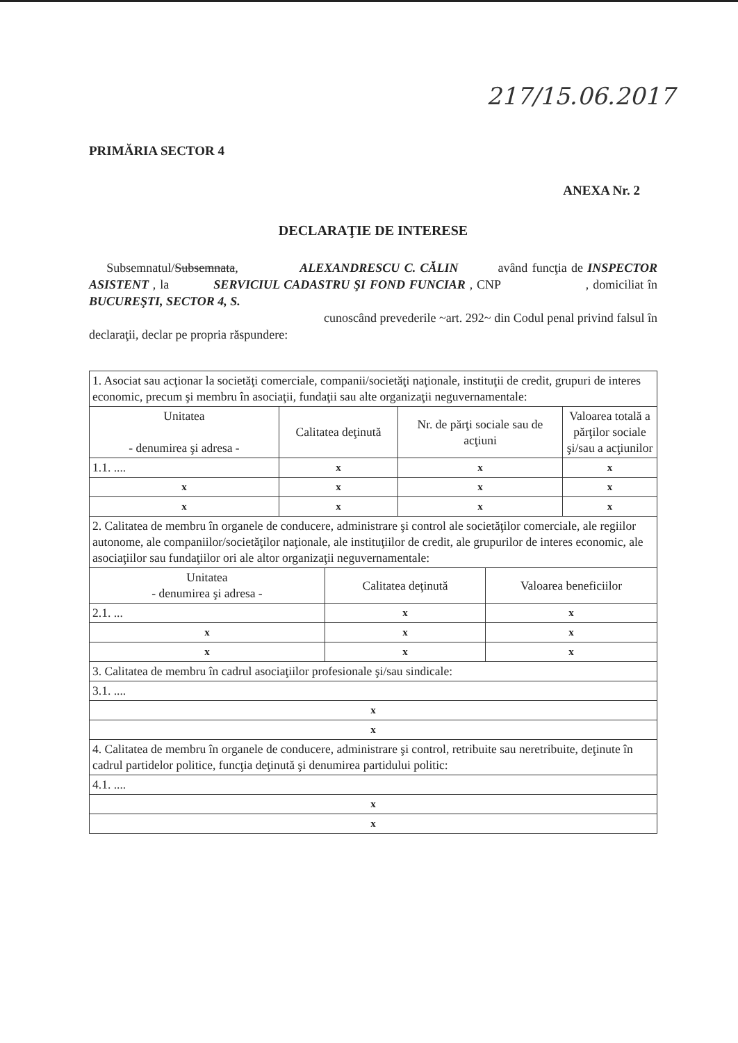217/15.06.2017
PRIMĂRIA SECTOR 4
ANEXA Nr. 2
DECLARAŢIE DE INTERESE
Subsemnatul/Subsemnata, ALEXANDRESCU C. CĂLIN având funcţia de INSPECTOR ASISTENT , la SERVICIUL CADASTRU ŞI FOND FUNCIAR , CNP , domiciliat în BUCUREŞTI, SECTOR 4, S.
cunoscând prevederile ~art. 292~ din Codul penal privind falsul în declaraţii, declar pe propria răspundere:
| 1. Asociat sau acţionar la societăţi comerciale, companii/societăţi naţionale, instituţii de credit, grupuri de interes economic, precum şi membru în asociaţii, fundaţii sau alte organizaţii neguvernamentale: | | | |
| Unitatea - denumirea şi adresa - | Calitatea deţinută | Nr. de părţi sociale sau de acţiuni | Valoarea totală a părţilor sociale şi/sau a acţiunilor |
| 1.1. .... | x | x | x |
| x | x | x | x |
| x | x | x | x |
| 2. Calitatea de membru în organele de conducere, administrare şi control ale societăţilor comerciale, ale regiilor autonome, ale companiilor/societăţilor naţionale, ale instituţiilor de credit, ale grupurilor de interes economic, ale asociaţiilor sau fundaţiilor ori ale altor organizaţii neguvernamentale: | | |
| Unitatea - denumirea şi adresa - | Calitatea deţinută | Valoarea beneficiilor |
| 2.1. ... | x | x |
| x | x | x |
| x | x | x |
| 3. Calitatea de membru în cadrul asociaţiilor profesionale şi/sau sindicale: | | |
| 3.1. .... | | |
| x | | |
| x | | |
| 4. Calitatea de membru în organele de conducere, administrare şi control, retribuite sau neretribuite, deţinute în cadrul partidelor politice, funcţia deţinută şi denumirea partidului politic: | | |
| 4.1. .... | | |
| x | | |
| x | | |